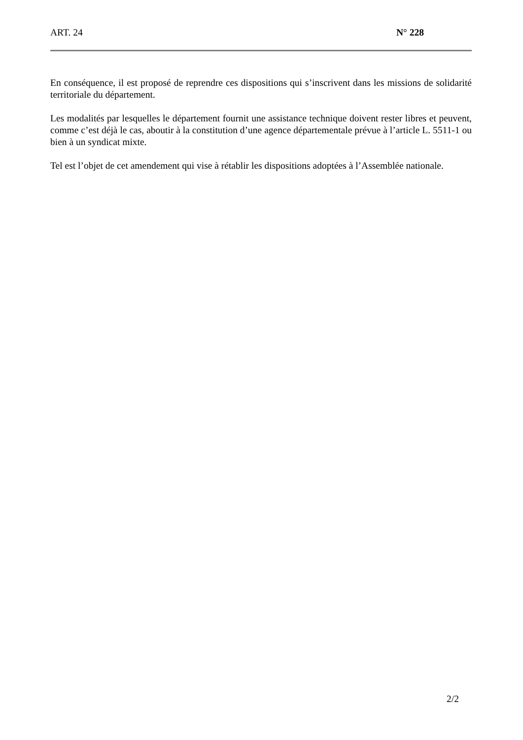ART. 24 N° 228
En conséquence, il est proposé de reprendre ces dispositions qui s’inscrivent dans les missions de solidarité territoriale du département.
Les modalités par lesquelles le département fournit une assistance technique doivent rester libres et peuvent, comme c’est déjà le cas, aboutir à la constitution d’une agence départementale prévue à l’article L. 5511-1 ou bien à un syndicat mixte.
Tel est l’objet de cet amendement qui vise à rétablir les dispositions adoptées à l’Assemblée nationale.
2/2